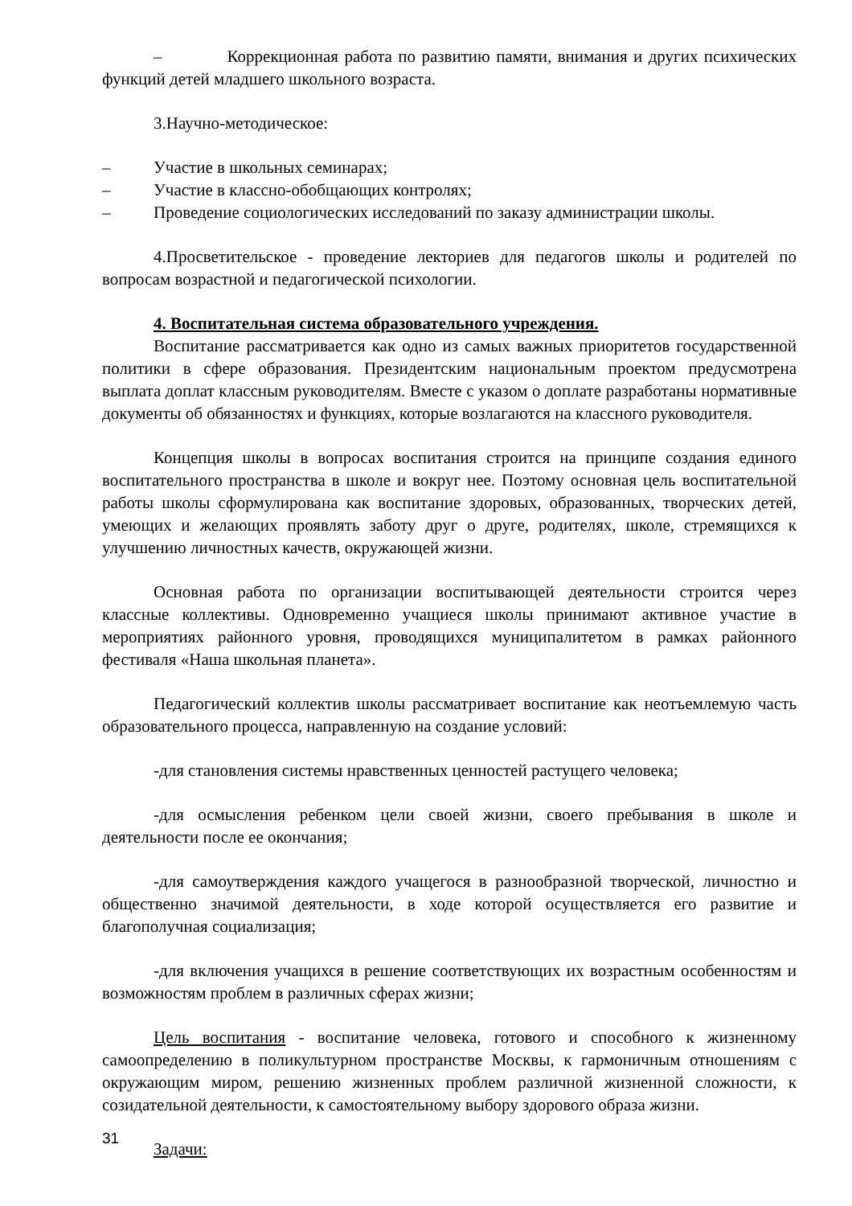– Коррекционная работа по развитию памяти, внимания и других психических функций детей младшего школьного возраста.
3.Научно-методическое:
– Участие в школьных семинарах;
– Участие в классно-обобщающих контролях;
– Проведение социологических исследований по заказу администрации школы.
4.Просветительское - проведение лекториев для педагогов школы и родителей по вопросам возрастной и педагогической психологии.
4. Воспитательная система образовательного учреждения.
Воспитание рассматривается как одно из самых важных приоритетов государственной политики в сфере образования. Президентским национальным проектом предусмотрена выплата доплат классным руководителям. Вместе с указом о доплате разработаны нормативные документы об обязанностях и функциях, которые возлагаются на классного руководителя.
Концепция школы в вопросах воспитания строится на принципе создания единого воспитательного пространства в школе и вокруг нее. Поэтому основная цель воспитательной работы школы сформулирована как воспитание здоровых, образованных, творческих детей, умеющих и желающих проявлять заботу друг о друге, родителях, школе, стремящихся к улучшению личностных качеств, окружающей жизни.
Основная работа по организации воспитывающей деятельности строится через классные коллективы. Одновременно учащиеся школы принимают активное участие в мероприятиях районного уровня, проводящихся муниципалитетом в рамках районного фестиваля «Наша школьная планета».
Педагогический коллектив школы рассматривает воспитание как неотъемлемую часть образовательного процесса, направленную на создание условий:
-для становления системы нравственных ценностей растущего человека;
-для осмысления ребенком цели своей жизни, своего пребывания в школе и деятельности после ее окончания;
-для самоутверждения каждого учащегося в разнообразной творческой, личностно и общественно значимой деятельности, в ходе которой осуществляется его развитие и благополучная социализация;
-для включения учащихся в решение соответствующих их возрастным особенностям и возможностям проблем в различных сферах жизни;
Цель воспитания - воспитание человека, готового и способного к жизненному самоопределению в поликультурном пространстве Москвы, к гармоничным отношениям с окружающим миром, решению жизненных проблем различной жизненной сложности, к созидательной деятельности, к самостоятельному выбору здорового образа жизни.
Задачи:
31